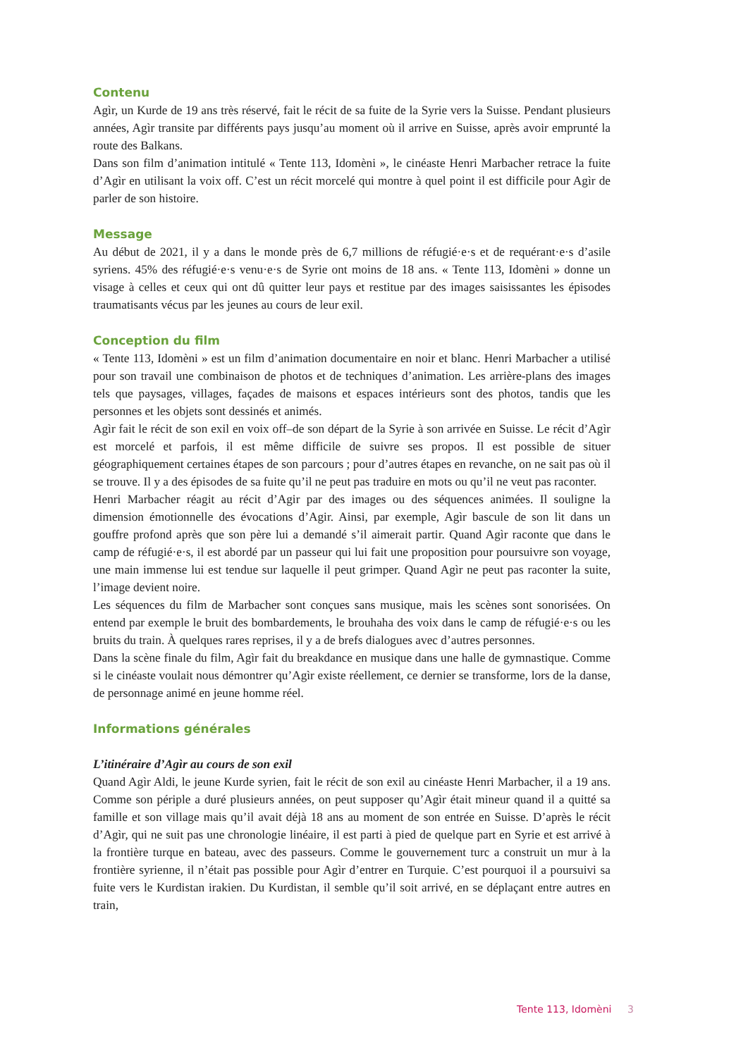Contenu
Agìr, un Kurde de 19 ans très réservé, fait le récit de sa fuite de la Syrie vers la Suisse. Pendant plusieurs années, Agìr transite par différents pays jusqu’au moment où il arrive en Suisse, après avoir emprunté la route des Balkans.
Dans son film d’animation intitulé « Tente 113, Idomèni », le cinéaste Henri Marbacher retrace la fuite d’Agìr en utilisant la voix off. C’est un récit morcelé qui montre à quel point il est difficile pour Agìr de parler de son histoire.
Message
Au début de 2021, il y a dans le monde près de 6,7 millions de réfugié·e·s et de requérant·e·s d’asile syriens. 45% des réfugié·e·s venu·e·s de Syrie ont moins de 18 ans. « Tente 113, Idomèni » donne un visage à celles et ceux qui ont dû quitter leur pays et restitue par des images saisissantes les épisodes traumatisants vécus par les jeunes au cours de leur exil.
Conception du film
« Tente 113, Idomèni » est un film d’animation documentaire en noir et blanc. Henri Marbacher a utilisé pour son travail une combinaison de photos et de techniques d’animation. Les arrière-plans des images tels que paysages, villages, façades de maisons et espaces intérieurs sont des photos, tandis que les personnes et les objets sont dessinés et animés.
Agìr fait le récit de son exil en voix off–de son départ de la Syrie à son arrivée en Suisse. Le récit d’Agìr est morcelé et parfois, il est même difficile de suivre ses propos. Il est possible de situer géographiquement certaines étapes de son parcours ; pour d’autres étapes en revanche, on ne sait pas où il se trouve. Il y a des épisodes de sa fuite qu’il ne peut pas traduire en mots ou qu’il ne veut pas raconter.
Henri Marbacher réagit au récit d’Agir par des images ou des séquences animées. Il souligne la dimension émotionnelle des évocations d’Agir. Ainsi, par exemple, Agìr bascule de son lit dans un gouffre profond après que son père lui a demandé s’il aimerait partir. Quand Agìr raconte que dans le camp de réfugié·e·s, il est abordé par un passeur qui lui fait une proposition pour poursuivre son voyage, une main immense lui est tendue sur laquelle il peut grimper. Quand Agìr ne peut pas raconter la suite, l’image devient noire.
Les séquences du film de Marbacher sont conçues sans musique, mais les scènes sont sonorisées. On entend par exemple le bruit des bombardements, le brouhaha des voix dans le camp de réfugié·e·s ou les bruits du train. À quelques rares reprises, il y a de brefs dialogues avec d’autres personnes.
Dans la scène finale du film, Agìr fait du breakdance en musique dans une halle de gymnastique. Comme si le cinéaste voulait nous démontrer qu’Agìr existe réellement, ce dernier se transforme, lors de la danse, de personnage animé en jeune homme réel.
Informations générales
L’itinéraire d’Agìr au cours de son exil
Quand Agìr Aldi, le jeune Kurde syrien, fait le récit de son exil au cinéaste Henri Marbacher, il a 19 ans. Comme son périple a duré plusieurs années, on peut supposer qu’Agìr était mineur quand il a quitté sa famille et son village mais qu’il avait déjà 18 ans au moment de son entrée en Suisse. D’après le récit d’Agìr, qui ne suit pas une chronologie linéaire, il est parti à pied de quelque part en Syrie et est arrivé à la frontière turque en bateau, avec des passeurs. Comme le gouvernement turc a construit un mur à la frontière syrienne, il n’était pas possible pour Agìr d’entrer en Turquie. C’est pourquoi il a poursuivi sa fuite vers le Kurdistan irakien. Du Kurdistan, il semble qu’il soit arrivé, en se déplaçant entre autres en train,
Tente 113, Idomèni 3